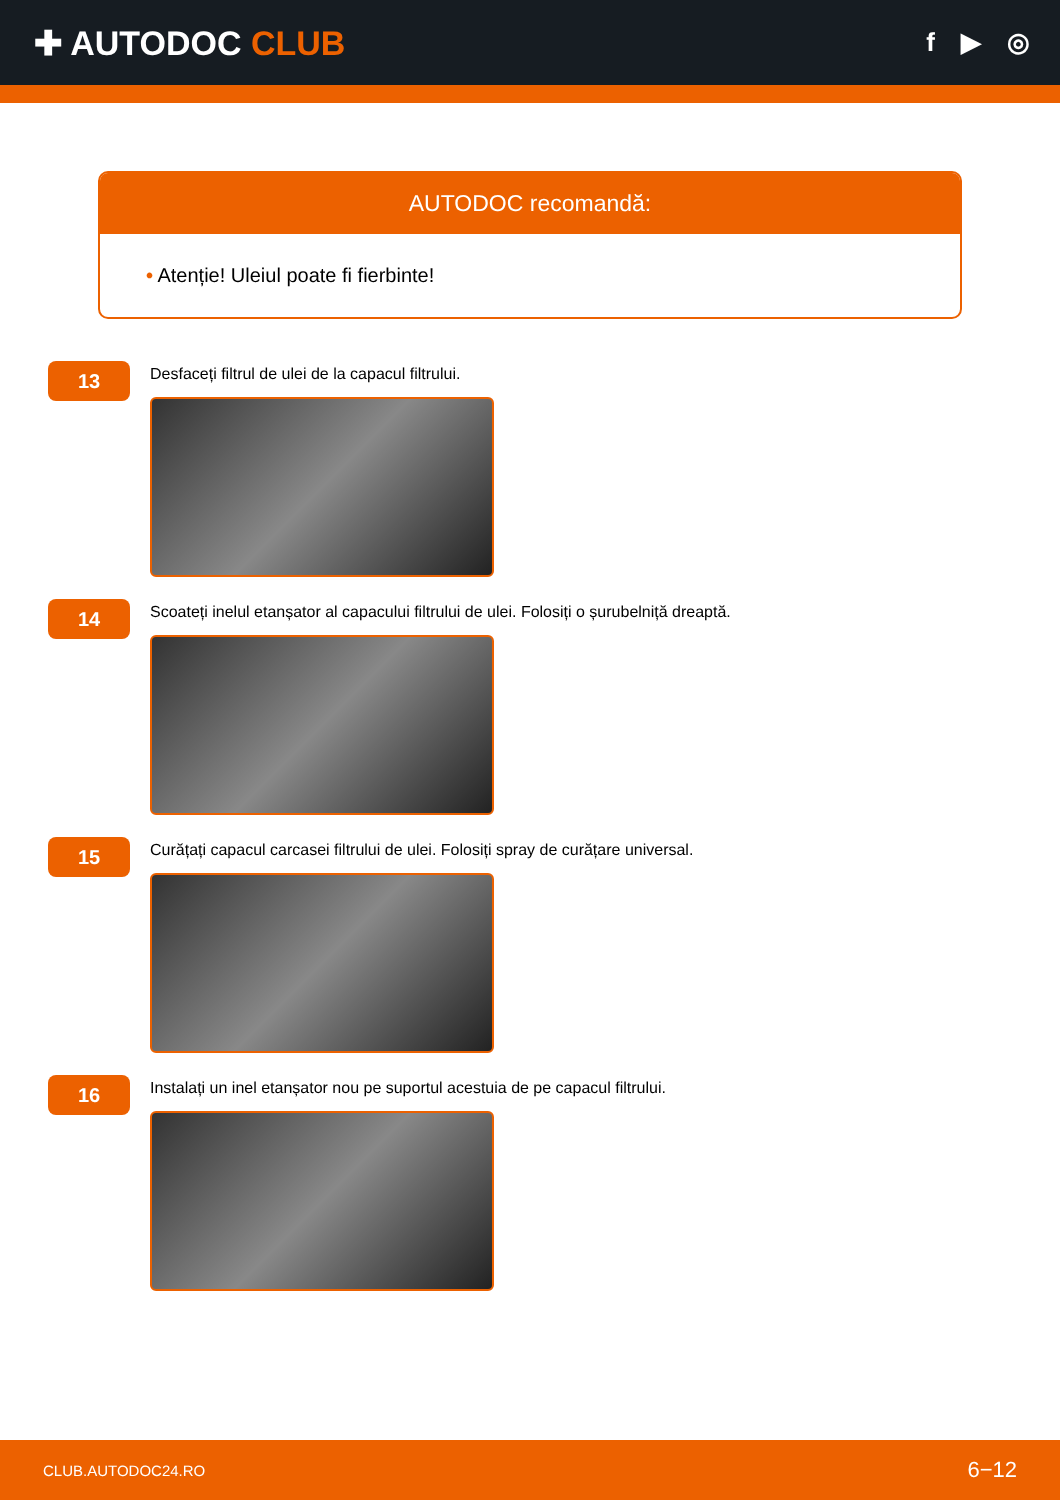✚ AUTODOC CLUB
f ▶ ◎
AUTODOC recomandă:
• Atenție! Uleiul poate fi fierbinte!
13
Desfaceți filtrul de ulei de la capacul filtrului.
14
Scoateți inelul etanșator al capacului filtrului de ulei. Folosiți o șurubelniță dreaptă.
15
Curățați capacul carcasei filtrului de ulei. Folosiți spray de curățare universal.
16
Instalați un inel etanșator nou pe suportul acestuia de pe capacul filtrului.
CLUB.AUTODOC24.RO 6−12